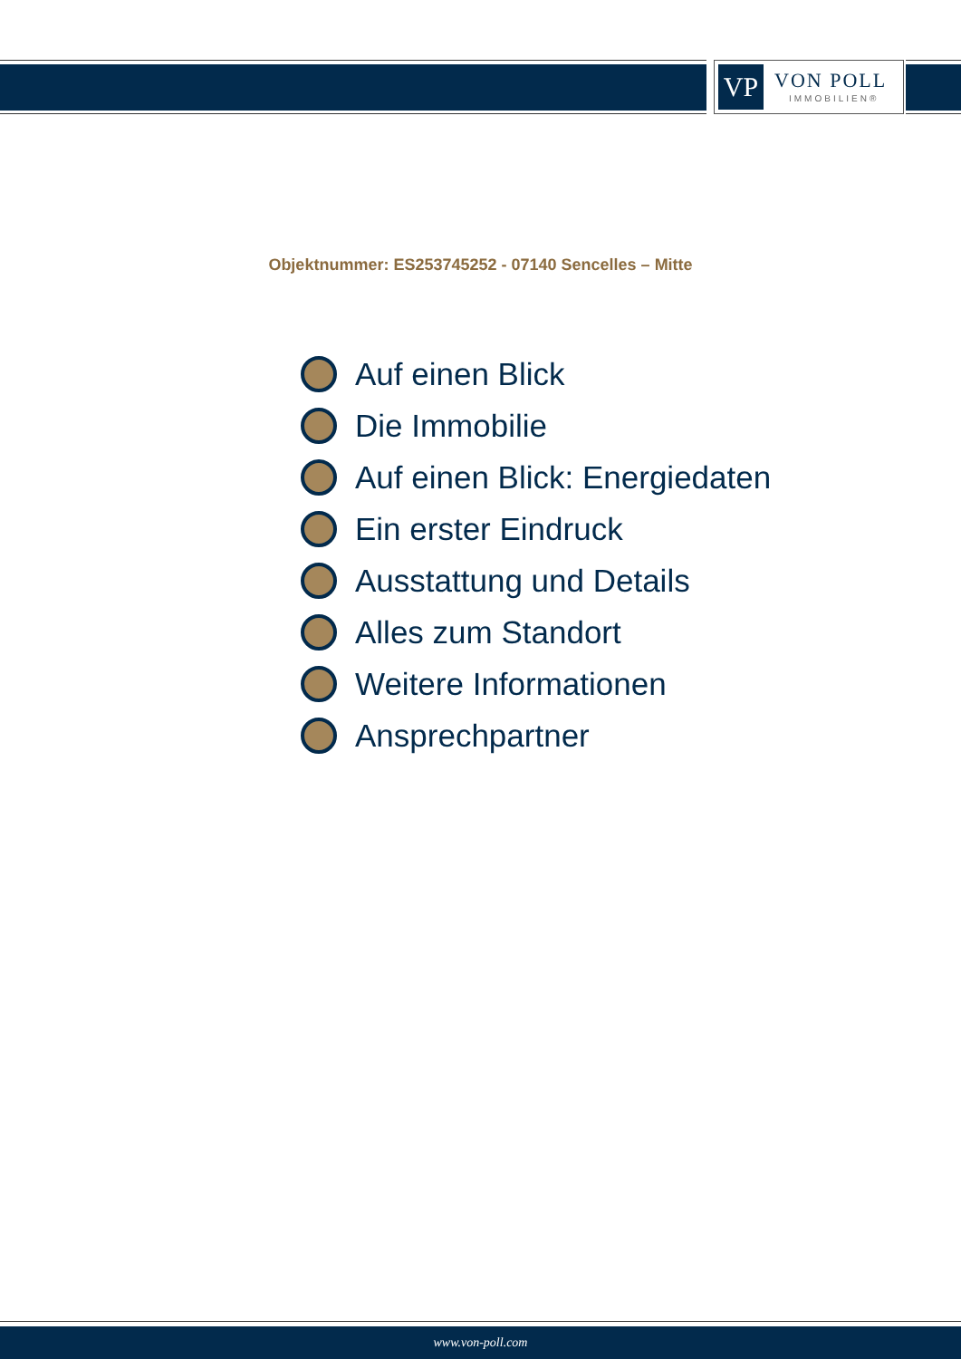VP
VON POLL
IMMOBILIEN®
Objektnummer: ES253745252 - 07140 Sencelles – Mitte
Auf einen Blick
Die Immobilie
Auf einen Blick: Energiedaten
Ein erster Eindruck
Ausstattung und Details
Alles zum Standort
Weitere Informationen
Ansprechpartner
www.von-poll.com